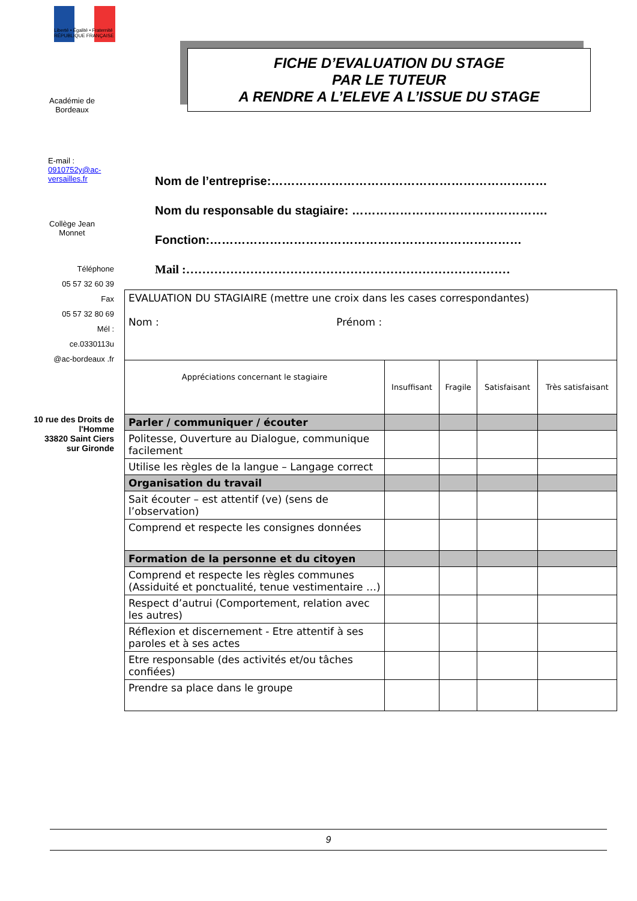Liberté • Égalité • Fraternité
RÉPUBLIQUE FRANÇAISE
Académie de
Bordeaux
E-mail : 0910752y@ac-versailles.fr
Collège Jean
Monnet
Téléphone
05 57 32 60 39
Fax
05 57 32 80 69
Mél :
ce.0330113u
@ac-bordeaux .fr
10 rue des Droits de l'Homme
33820 Saint Ciers sur Gironde
FICHE D’EVALUATION DU STAGE
PAR LE TUTEUR
A RENDRE A L’ELEVE A L’ISSUE DU STAGE
Nom de l’entreprise:……………………………………………………………
Nom du responsable du stagiaire: ………………………………………….
Fonction:……………………………………………………………………
Mail :………………………………………………………………………
| EVALUATION DU STAGIAIRE (mettre une croix dans les cases correspondantes) Nom : Prénom : | | | | |
| Appréciations concernant le stagiaire | Insuffisant | Fragile | Satisfaisant | Très satisfaisant |
| Parler / communiquer / écouter | | | | |
| Politesse, Ouverture au Dialogue, communique facilement | | | | |
| Utilise les règles de la langue – Langage correct | | | | |
| Organisation du travail | | | | |
| Sait écouter – est attentif (ve) (sens de l’observation) | | | | |
| Comprend et respecte les consignes données | | | | |
| Formation de la personne et du citoyen | | | | |
| Comprend et respecte les règles communes (Assiduité et ponctualité, tenue vestimentaire …) | | | | |
| Respect d’autrui (Comportement, relation avec les autres) | | | | |
| Réflexion et discernement - Etre attentif à ses paroles et à ses actes | | | | |
| Etre responsable (des activités et/ou tâches confiées) | | | | |
| Prendre sa place dans le groupe | | | | |
9